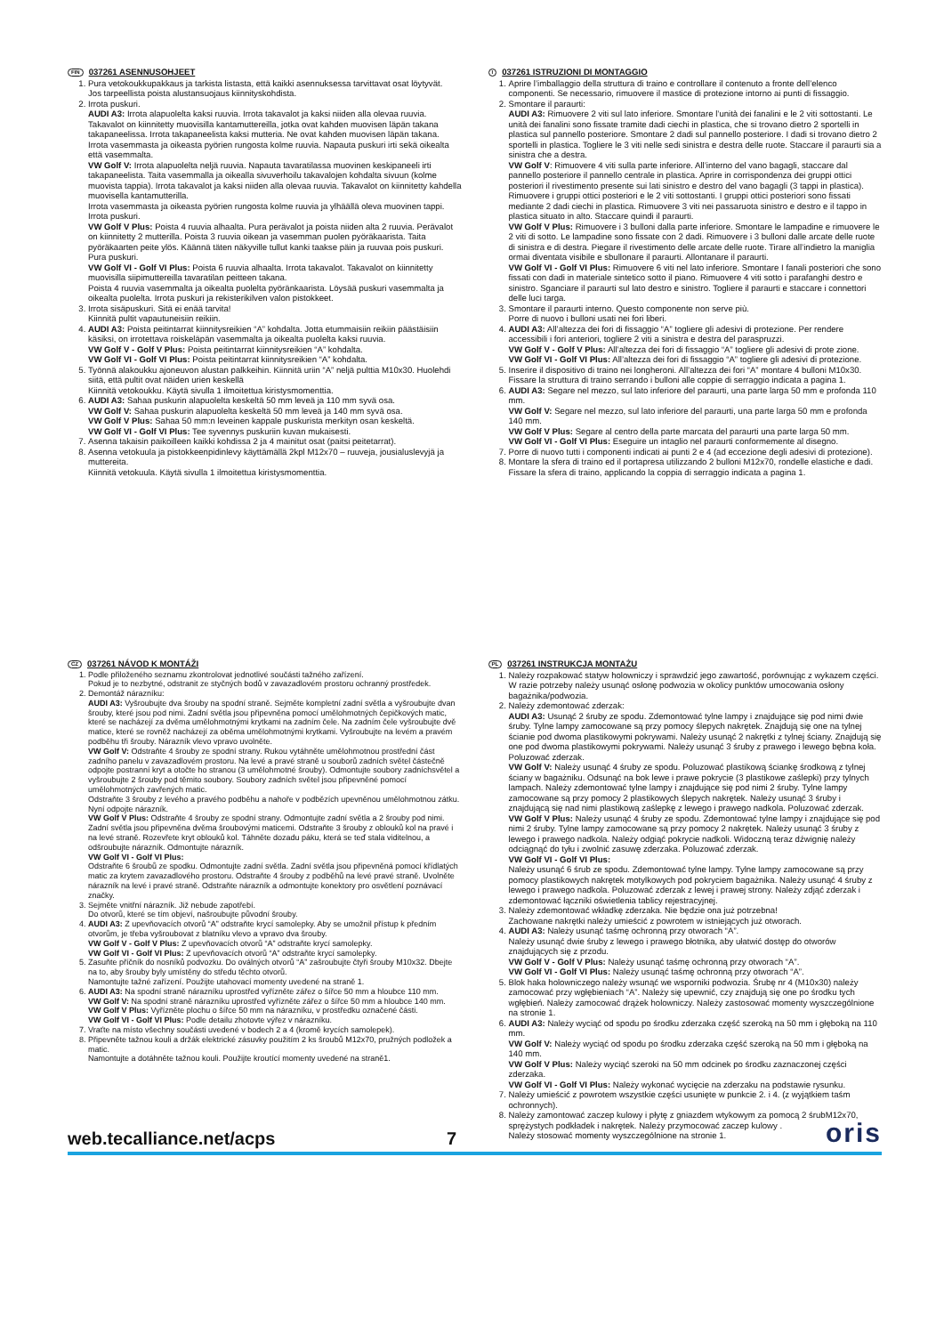FIN 037261 ASENNUSOHJEET
1. Pura vetokoukkupakkaus ja tarkista listasta, että kaikki asennuksessa tarvittavat osat löytyvät.
Jos tarpeellista poista alustansuojaus kiinnityskohdista.
2. Irrota puskuri.
AUDI A3: Irrota alapuolelta kaksi ruuvia. Irrota takavalot ja kaksi niiden alla olevaa ruuvia. Takavalot on kiinnitetty muovisilla kantamuttereilla, jotka ovat kahden muovisen läpän takana takapaneelissa. Irrota takapaneelista kaksi mutteria. Ne ovat kahden muovisen läpän takana. Irrota vasemmasta ja oikeasta pyörien rungosta kolme ruuvia. Napauta puskuri irti sekä oikealta että vasemmalta.
VW Golf V: Irrota alapuolelta neljä ruuvia. Napauta tavaratilassa muovinen keskipaneeli irti takapaneelista. Taita vasemmalla ja oikealla sivuverhoilu takavalojen kohdalta sivuun (kolme muovista tappia). Irrota takavalot ja kaksi niiden alla olevaa ruuvia. Takavalot on kiinnitetty kahdella muovisella kantamutterilla.
Irrota vasemmasta ja oikeasta pyörien rungosta kolme ruuvia ja ylhäällä oleva muovinen tappi. Irrota puskuri.
VW Golf V Plus: Poista 4 ruuvia alhaalta. Pura perävalot ja poista niiden alta 2 ruuvia. Perävalot on kiinnitetty 2 mutterilla. Poista 3 ruuvia oikean ja vasemman puolen pyöräkaarista. Taita pyöräkaarten peite ylös. Käännä täten näkyville tullut kanki taakse päin ja ruuvaa pois puskuri. Pura puskuri.
VW Golf VI - Golf VI Plus: Poista 6 ruuvia alhaalta. Irrota takavalot. Takavalot on kiinnitetty muovisilla siipimuttereilla tavaratilan peitteen takana.
Poista 4 ruuvia vasemmalta ja oikealta puolelta pyöränkaarista. Löysää puskuri vasemmalta ja oikealta puolelta. Irrota puskuri ja rekisterikilven valon pistokkeet.
3. Irrota sisäpuskuri. Sitä ei enää tarvita!
Kiinnitä pultit vapautuneisiin reikiin.
4. AUDI A3: Poista peitintarrat kiinnitysreikien “A” kohdalta. Jotta etummaisiin reikiin päästäisiin käsiksi, on irrotettava roiskeläpän vasemmalta ja oikealta puolelta kaksi ruuvia.
VW Golf V - Golf V Plus: Poista peitintarrat kiinnitysreikien “A” kohdalta.
VW Golf VI - Golf VI Plus: Poista peitintarrat kiinnitysreikien “A” kohdalta.
5. Työnnä alakoukku ajoneuvon alustan palkkeihin. Kiinnitä uriin “A” neljä pulttia M10x30. Huolehdi siitä, että pultit ovat näiden urien keskellä
Kiinnitä vetokoukku. Käytä sivulla 1 ilmoitettua kiristysmomenttia.
6. AUDI A3: Sahaa puskurin alapuolelta keskeltä 50 mm leveä ja 110 mm syvä osa.
VW Golf V: Sahaa puskurin alapuolelta keskeltä 50 mm leveä ja 140 mm syvä osa.
VW Golf V Plus: Sahaa 50 mm:n leveinen kappale puskurista merkityn osan keskeltä.
VW Golf VI - Golf VI Plus: Tee syvennys puskuriin kuvan mukaisesti.
7. Asenna takaisin paikoilleen kaikki kohdissa 2 ja 4 mainitut osat (paitsi peitetarrat).
8. Asenna vetokuula ja pistokkeenpidinlevy käyttämällä 2kpl M12x70 – ruuveja, jousialuslevyjä ja muttereita.
Kiinnitä vetokuula. Käytä sivulla 1 ilmoitettua kiristysmomenttia.
I 037261 ISTRUZIONI DI MONTAGGIO
1. Aprire l’imballaggio della struttura di traino e controllare il contenuto a fronte dell’elenco componenti. Se necessario, rimuovere il mastice di protezione intorno ai punti di fissaggio.
2. Smontare il paraurti:
AUDI A3: Rimuovere 2 viti sul lato inferiore. Smontare l’unità dei fanalini e le 2 viti sottostanti. Le unità dei fanalini sono fissate tramite dadi ciechi in plastica, che si trovano dietro 2 sportelli in plastica sul pannello posteriore. Smontare 2 dadi sul pannello posteriore. I dadi si trovano dietro 2 sportelli in plastica. Togliere le 3 viti nelle sedi sinistra e destra delle ruote. Staccare il paraurti sia a sinistra che a destra.
VW Golf V: Rimuovere 4 viti sulla parte inferiore. All’interno del vano bagagli, staccare dal pannello posteriore il pannello centrale in plastica. Aprire in corrispondenza dei gruppi ottici posteriori il rivestimento presente sui lati sinistro e destro del vano bagagli (3 tappi in plastica). Rimuovere i gruppi ottici posteriori e le 2 viti sottostanti. I gruppi ottici posteriori sono fissati mediante 2 dadi ciechi in plastica. Rimuovere 3 viti nei passaruota sinistro e destro e il tappo in plastica situato in alto. Staccare quindi il paraurti.
VW Golf V Plus: Rimuovere i 3 bulloni dalla parte inferiore. Smontare le lampadine e rimuovere le 2 viti di sotto. Le lampadine sono fissate con 2 dadi. Rimuovere i 3 bulloni dalle arcate delle ruote di sinistra e di destra. Piegare il rivestimento delle arcate delle ruote. Tirare all’indietro la maniglia ormai diventata visibile e sbullonare il paraurti. Allontanare il paraurti.
VW Golf VI - Golf VI Plus: Rimuovere 6 viti nel lato inferiore. Smontare I fanali posteriori che sono fissati con dadi in materiale sintetico sotto il piano. Rimuovere 4 viti sotto i parafanghi destro e sinistro. Sganciare il paraurti sul lato destro e sinistro. Togliere il paraurti e staccare i connettori delle luci targa.
3. Smontare il paraurti interno. Questo componente non serve più.
Porre di nuovo i bulloni usati nei fori liberi.
4. AUDI A3: All’altezza dei fori di fissaggio “A” togliere gli adesivi di protezione. Per rendere accessibili i fori anteriori, togliere 2 viti a sinistra e destra del paraspruzzi.
VW Golf V - Golf V Plus: All’altezza dei fori di fissaggio “A” togliere gli adesivi di prote zione.
VW Golf VI - Golf VI Plus: All’altezza dei fori di fissaggio “A” togliere gli adesivi di protezione.
5. Inserire il dispositivo di traino nei longheroni. All’altezza dei fori “A” montare 4 bulloni M10x30.
Fissare la struttura di traino serrando i bulloni alle coppie di serraggio indicata a pagina 1.
6. AUDI A3: Segare nel mezzo, sul lato inferiore del paraurti, una parte larga 50 mm e profonda 110 mm.
VW Golf V: Segare nel mezzo, sul lato inferiore del paraurti, una parte larga 50 mm e profonda 140 mm.
VW Golf V Plus: Segare al centro della parte marcata del paraurti una parte larga 50 mm.
VW Golf VI - Golf VI Plus: Eseguire un intaglio nel paraurti conformemente al disegno.
7. Porre di nuovo tutti i componenti indicati ai punti 2 e 4 (ad eccezione degli adesivi di protezione).
8. Montare la sfera di traino ed il portapresa utilizzando 2 bulloni M12x70, rondelle elastiche e dadi.
Fissare la sfera di traino, applicando la coppia di serraggio indicata a pagina 1.
CZ 037261 NÁVOD K MONTÁŽI
1. Podle přiloženého seznamu zkontrolovat jednotlivé součásti tažného zařízení.
Pokud je to nezbytné, odstranit ze styčných bodů v zavazadlovém prostoru ochranný prostředek.
2. Demontáž nárazníku:
AUDI A3: Vyšroubujte dva šrouby na spodní straně. Sejměte kompletní zadní světla a vyšroubujte dvan šrouby, které jsou pod nimi. Zadní světla jsou připevněna pomocí umělohmotných čepičkových matic, které se nacházejí za dvěma umělohmotnými krytkami na zadním čele. Na zadním čele vyšroubujte dvě matice, které se rovněž nacházejí za oběma umělohmotnými krytkami. Vyšroubujte na levém a pravém podběhu tři šrouby. Nárazník vlevo vpravo uvolněte.
VW Golf V: Odstraňte 4 šrouby ze spodní strany. Rukou vytáhněte umělohmotnou prostřední část zadního panelu v zavazadlovém prostoru. Na levé a pravé straně u souborů zadních světel částečně odpojte postranní kryt a otočte ho stranou (3 umělohmotné šrouby). Odmontujte soubory zadníchsvětel a vyšroubujte 2 šrouby pod těmito soubory. Soubory zadních světel jsou připevněné pomocí umělohmotných zavřených matic.
Odstraňte 3 šrouby z levého a pravého podběhu a nahoře v podbězích upevněnou umělohmotnou zátku. Nyní odpojte nárazník.
VW Golf V Plus: Odstraňte 4 šrouby ze spodní strany. Odmontujte zadní světla a 2 šrouby pod nimi. Zadní světla jsou připevněna dvěma šroubovými maticemi. Odstraňte 3 šrouby z oblouků kol na pravé i na levé straně. Rozevřete kryt oblouků kol. Táhněte dozadu páku, která se teď stala viditelnou, a odšroubujte nárazník. Odmontujte nárazník.
VW Golf VI - Golf VI Plus:
Odstraňte 6 šroubů ze spodku. Odmontujte zadní světla. Zadní světla jsou připevněná pomocí křídlatých matic za krytem zavazadlového prostoru. Odstraňte 4 šrouby z podběhů na levé pravé straně. Uvolněte nárazník na levé i pravé straně. Odstraňte nárazník a odmontujte konektory pro osvětlení poznávací značky.
3. Sejměte vnitřní nárazník. Již nebude zapotřebí.
Do otvorů, které se tím objeví, našroubujte původní šrouby.
4. AUDI A3: Z upevňovacích otvorů “A” odstraňte krycí samolepky. Aby se umožnil přístup k předním otvorům, je třeba vyšroubovat z blatníku vlevo a vpravo dva šrouby.
VW Golf V - Golf V Plus: Z upevňovacích otvorů “A” odstraňte krycí samolepky.
VW Golf VI - Golf VI Plus: Z upevňovacích otvorů “A” odstraňte krycí samolepky.
5. Zasuňte příčník do nosníků podvozku. Do oválných otvorů “A” zašroubujte čtyři šrouby M10x32. Dbejte na to, aby šrouby byly umístěny do středu těchto otvorů.
Namontujte tažné zařízení. Použijte utahovací momenty uvedené na straně 1.
6. AUDI A3: Na spodní straně nárazníku uprostřed vyřízněte zářez o šířce 50 mm a hloubce 110 mm.
VW Golf V: Na spodní straně nárazníku uprostřed vyřízněte zářez o šířce 50 mm a hloubce 140 mm.
VW Golf V Plus: Vyřízněte plochu o šířce 50 mm na nárazníku, v prostředku označené části.
VW Golf VI - Golf VI Plus: Podle detailu zhotovte výřez v nárazníku.
7. Vraťte na místo všechny součásti uvedené v bodech 2 a 4 (kromě krycích samolepek).
8. Připevněte tažnou kouli a držák elektrické zásuvky použitím 2 ks šroubů M12x70, pružných podložek a matic.
Namontujte a dotáhněte tažnou kouli. Použijte kroutící momenty uvedené na straně1.
PL 037261 INSTRUKCJA MONTAŻU
1. Należy rozpakować statyw holowniczy i sprawdzić jego zawartość, porównując z wykazem części. W razie potrzeby należy usunąć osłonę podwozia w okolicy punktów umocowania osłony bagażnika/podwozia.
2. Należy zdemontować zderzak:
AUDI A3: Usunąć 2 śruby ze spodu. Zdemontować tylne lampy i znajdujące się pod nimi dwie śruby. Tylne lampy zamocowane są przy pomocy ślepych nakrętek. Znajdują się one na tylnej ścianie pod dwoma plastikowymi pokrywami. Należy usunąć 2 nakrętki z tylnej ściany. Znajdują się one pod dwoma plastikowymi pokrywami. Należy usunąć 3 śruby z prawego i lewego bębna koła. Poluzować zderzak.
VW Golf V: Należy usunąć 4 śruby ze spodu. Poluzować plastikową ściankę środkową z tylnej ściany w bagażniku. Odsunąć na bok lewe i prawe pokrycie (3 plastikowe zaślepki) przy tylnych lampach. Należy zdemontować tylne lampy i znajdujące się pod nimi 2 śruby. Tylne lampy zamocowane są przy pomocy 2 plastikowych ślepych nakrętek. Należy usunąć 3 śruby i znajdującą się nad nimi plastikową zaślepkę z lewego i prawego nadkola. Poluzować zderzak.
VW Golf V Plus: Należy usunąć 4 śruby ze spodu. Zdemontować tylne lampy i znajdujące się pod nimi 2 śruby. Tylne lampy zamocowane są przy pomocy 2 nakrętek. Należy usunąć 3 śruby z lewego i prawego nadkola. Należy odgiąć pokrycie nadkoli. Widoczną teraz dźwignię należy odciągnąć do tyłu i zwolnić zasuwę zderzaka. Poluzować zderzak.
VW Golf VI - Golf VI Plus:
Należy usunąć 6 śrub ze spodu. Zdemontować tylne lampy. Tylne lampy zamocowane są przy pomocy plastikowych nakrętek motylkowych pod pokryciem bagażnika. Należy usunąć 4 śruby z lewego i prawego nadkola. Poluzować zderzak z lewej i prawej strony. Należy zdjąć zderzak i zdemontować łączniki oświetlenia tablicy rejestracyjnej.
3. Należy zdemontować wkładkę zderzaka. Nie będzie ona już potrzebna!
Zachowane nakrętki należy umieścić z powrotem w istniejących już otworach.
4. AUDI A3: Należy usunąć taśmę ochronną przy otworach “A”.
Należy usunąć dwie śruby z lewego i prawego błotnika, aby ułatwić dostęp do otworów znajdujących się z przodu.
VW Golf V - Golf V Plus: Należy usunąć taśmę ochronną przy otworach “A”.
VW Golf VI - Golf VI Plus: Należy usunąć taśmę ochronną przy otworach “A”.
5. Blok haka holowniczego należy wsunąć we wsporniki podwozia. Śrubę nr 4 (M10x30) należy zamocować przy wgłębieniach “A”. Należy się upewnić, czy znajdują się one po środku tych wgłębień. Należy zamocować drążek holowniczy. Należy zastosować momenty wyszczególnione na stronie 1.
6. AUDI A3: Należy wyciąć od spodu po środku zderzaka część szeroką na 50 mm i głęboką na 110 mm.
VW Golf V: Należy wyciąć od spodu po środku zderzaka część szeroką na 50 mm i głęboką na 140 mm.
VW Golf V Plus: Należy wyciąć szeroki na 50 mm odcinek po środku zaznaczonej części zderzaka.
VW Golf VI - Golf VI Plus: Należy wykonać wycięcie na zderzaku na podstawie rysunku.
7. Należy umieścić z powrotem wszystkie części usunięte w punkcie 2. i 4. (z wyjątkiem taśm ochronnych).
8. Należy zamontować zaczep kulowy i płytę z gniazdem wtykowym za pomocą 2 śrubM12x70, sprężystych podkładek i nakrętek. Należy przymocować zaczep kulowy .
Należy stosować momenty wyszczególnione na stronie 1.
web.tecalliance.net/acps
7
oris